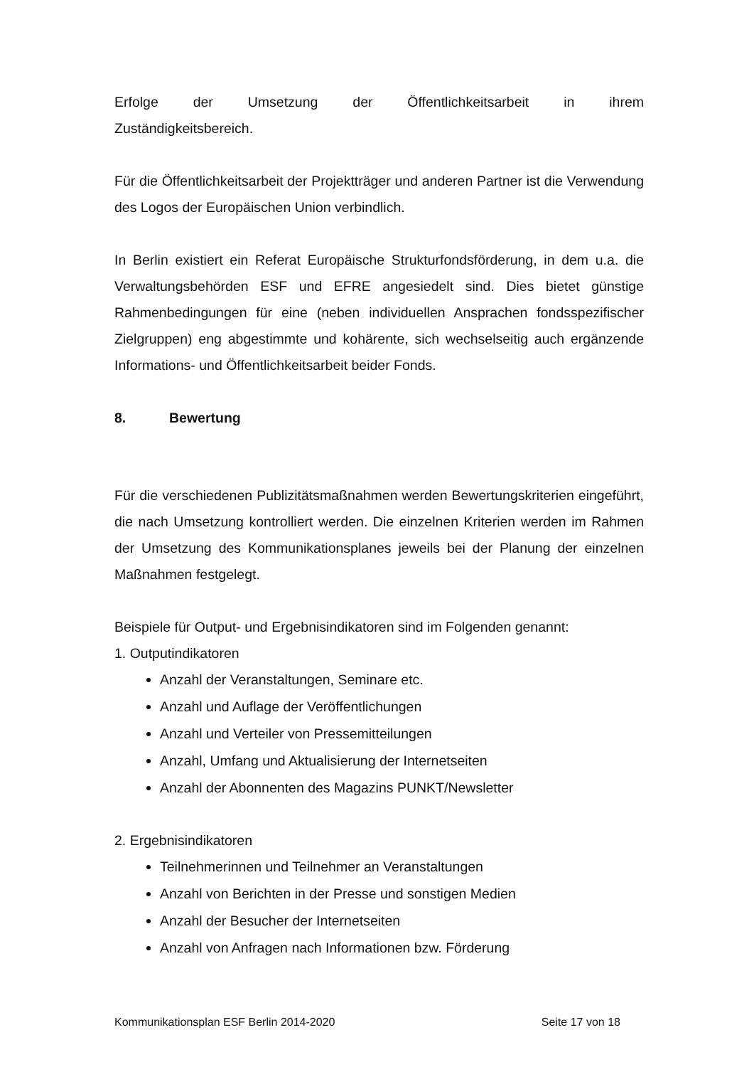Erfolge der Umsetzung der Öffentlichkeitsarbeit in ihrem
Zuständigkeitsbereich.
Für die Öffentlichkeitsarbeit der Projektträger und anderen Partner ist die Verwendung des Logos der Europäischen Union verbindlich.
In Berlin existiert ein Referat Europäische Strukturfondsförderung, in dem u.a. die Verwaltungsbehörden ESF und EFRE angesiedelt sind. Dies bietet günstige Rahmenbedingungen für eine (neben individuellen Ansprachen fondsspezifischer Zielgruppen) eng abgestimmte und kohärente, sich wechselseitig auch ergänzende Informations- und Öffentlichkeitsarbeit beider Fonds.
8. Bewertung
Für die verschiedenen Publizitätsmaßnahmen werden Bewertungskriterien eingeführt, die nach Umsetzung kontrolliert werden. Die einzelnen Kriterien werden im Rahmen der Umsetzung des Kommunikationsplanes jeweils bei der Planung der einzelnen Maßnahmen festgelegt.
Beispiele für Output- und Ergebnisindikatoren sind im Folgenden genannt:
1. Outputindikatoren
Anzahl der Veranstaltungen, Seminare etc.
Anzahl und Auflage der Veröffentlichungen
Anzahl und Verteiler von Pressemitteilungen
Anzahl, Umfang und Aktualisierung der Internetseiten
Anzahl der Abonnenten des Magazins PUNKT/Newsletter
2. Ergebnisindikatoren
Teilnehmerinnen und Teilnehmer an Veranstaltungen
Anzahl von Berichten in der Presse und sonstigen Medien
Anzahl der Besucher der Internetseiten
Anzahl von Anfragen nach Informationen bzw. Förderung
Kommunikationsplan ESF Berlin 2014-2020 Seite 17 von 18